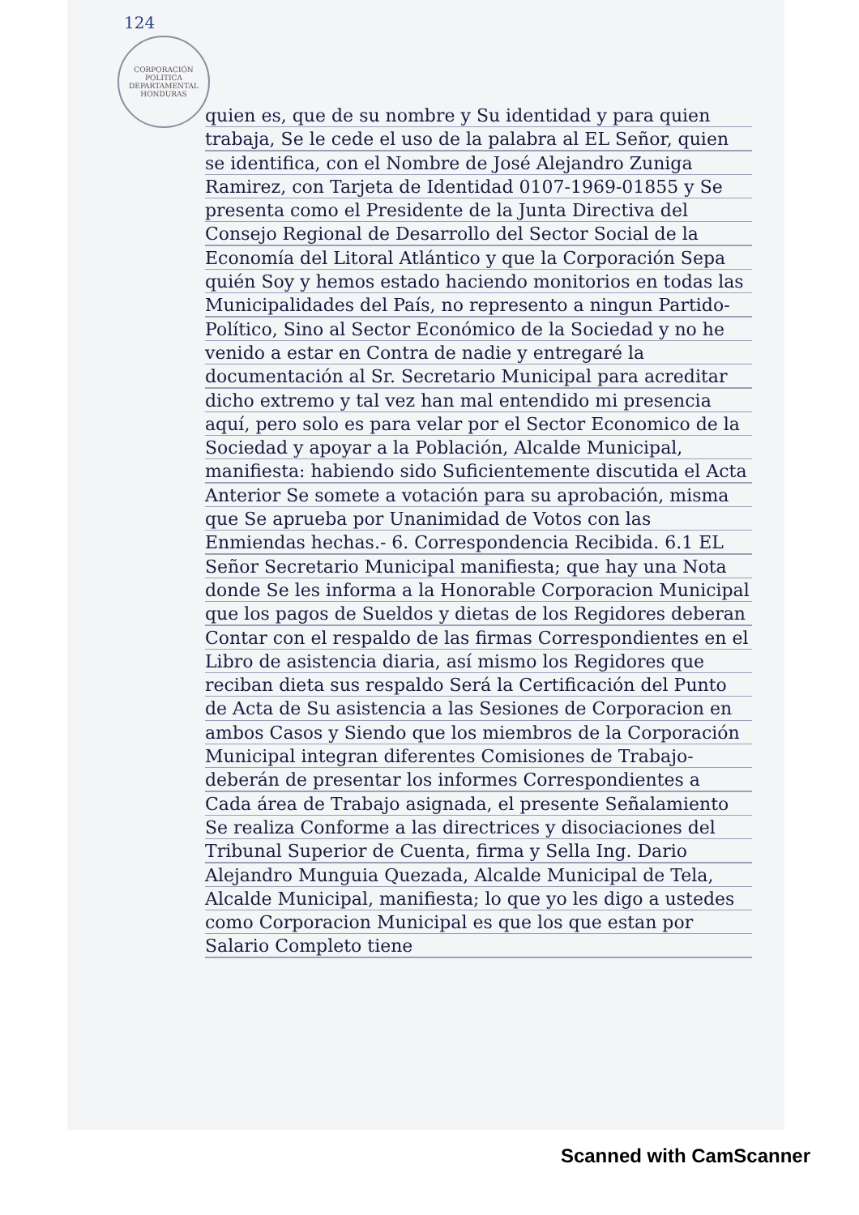124
CORPORACIÓN POLITICA DEPARTAMENTAL HONDURAS
quien es, que de su nombre y Su identidad y para quien trabaja, Se le cede el uso de la palabra al EL Señor, quien se identifica, con el Nombre de José Alejandro Zuniga Ramirez, con Tarjeta de Identidad 0107-1969-01855 y Se presenta como el Presidente de la Junta Directiva del Consejo Regional de Desarrollo del Sector Social de la Economía del Litoral Atlántico y que la Corporación Sepa quién Soy y hemos estado haciendo monitorios en todas las Municipalidades del País, no represento a ningun Partido-Político, Sino al Sector Económico de la Sociedad y no he venido a estar en Contra de nadie y entregaré la documentación al Sr. Secretario Municipal para acreditar dicho extremo y tal vez han mal entendido mi presencia aquí, pero solo es para velar por el Sector Economico de la Sociedad y apoyar a la Población, Alcalde Municipal, manifiesta: habiendo sido Suficientemente discutida el Acta Anterior Se somete a votación para su aprobación, misma que Se aprueba por Unanimidad de Votos con las Enmiendas hechas.- 6. Correspondencia Recibida. 6.1 EL Señor Secretario Municipal manifiesta; que hay una Nota donde Se les informa a la Honorable Corporacion Municipal que los pagos de Sueldos y dietas de los Regidores deberan Contar con el respaldo de las firmas Correspondientes en el Libro de asistencia diaria, así mismo los Regidores que reciban dieta sus respaldo Será la Certificación del Punto de Acta de Su asistencia a las Sesiones de Corporacion en ambos Casos y Siendo que los miembros de la Corporación Municipal integran diferentes Comisiones de Trabajo- deberán de presentar los informes Correspondientes a Cada área de Trabajo asignada, el presente Señalamiento Se realiza Conforme a las directrices y disociaciones del Tribunal Superior de Cuenta, firma y Sella Ing. Dario Alejandro Munguia Quezada, Alcalde Municipal de Tela, Alcalde Municipal, manifiesta; lo que yo les digo a ustedes como Corporacion Municipal es que los que estan por Salario Completo tiene
Scanned with CamScanner